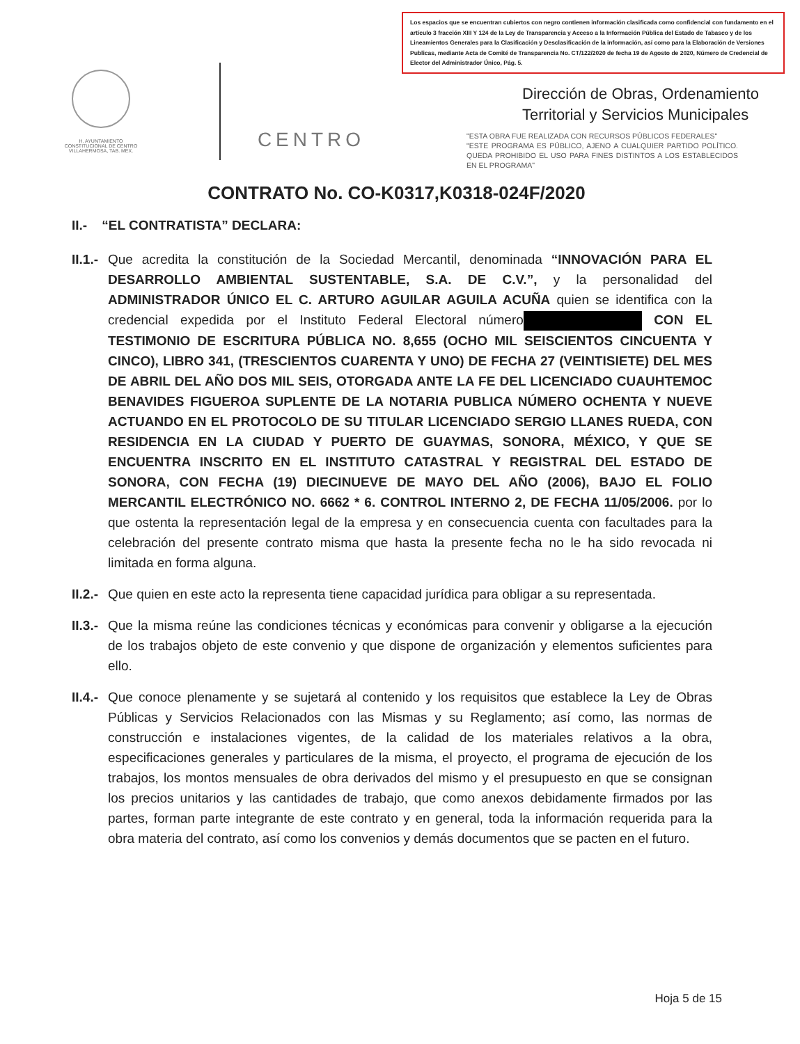Los espacios que se encuentran cubiertos con negro contienen información clasificada como confidencial con fundamento en el artículo 3 fracción XIII Y 124 de la Ley de Transparencia y Acceso a la Información Pública del Estado de Tabasco y de los Lineamientos Generales para la Clasificación y Desclasificación de la información, así como para la Elaboración de Versiones Publicas, mediante Acta de Comité de Transparencia No. CT/122/2020 de fecha 19 de Agosto de 2020, Número de Credencial de Elector del Administrador Único, Pág. 5.
H. AYUNTAMIENTO
CONSTITUCIONAL DE CENTRO
VILLAHERMOSA, TAB. MEX.
CENTRO
Dirección de Obras, Ordenamiento
Territorial y Servicios Municipales
"ESTA OBRA FUE REALIZADA CON RECURSOS PÚBLICOS FEDERALES"
"ESTE PROGRAMA ES PÚBLICO, AJENO A CUALQUIER PARTIDO POLÍTICO. QUEDA PROHIBIDO EL USO PARA FINES DISTINTOS A LOS ESTABLECIDOS EN EL PROGRAMA"
CONTRATO No. CO-K0317,K0318-024F/2020
II.- “EL CONTRATISTA” DECLARA:
II.1.-
Que acredita la constitución de la Sociedad Mercantil, denominada “INNOVACIÓN PARA EL DESARROLLO AMBIENTAL SUSTENTABLE, S.A. DE C.V.”, y la personalidad del ADMINISTRADOR ÚNICO EL C. ARTURO AGUILAR AGUILA ACUÑA quien se identifica con la credencial expedida por el Instituto Federal Electoral número CON EL TESTIMONIO DE ESCRITURA PÚBLICA NO. 8,655 (OCHO MIL SEISCIENTOS CINCUENTA Y CINCO), LIBRO 341, (TRESCIENTOS CUARENTA Y UNO) DE FECHA 27 (VEINTISIETE) DEL MES DE ABRIL DEL AÑO DOS MIL SEIS, OTORGADA ANTE LA FE DEL LICENCIADO CUAUHTEMOC BENAVIDES FIGUEROA SUPLENTE DE LA NOTARIA PUBLICA NÚMERO OCHENTA Y NUEVE ACTUANDO EN EL PROTOCOLO DE SU TITULAR LICENCIADO SERGIO LLANES RUEDA, CON RESIDENCIA EN LA CIUDAD Y PUERTO DE GUAYMAS, SONORA, MÉXICO, Y QUE SE ENCUENTRA INSCRITO EN EL INSTITUTO CATASTRAL Y REGISTRAL DEL ESTADO DE SONORA, CON FECHA (19) DIECINUEVE DE MAYO DEL AÑO (2006), BAJO EL FOLIO MERCANTIL ELECTRÓNICO NO. 6662 * 6. CONTROL INTERNO 2, DE FECHA 11/05/2006. por lo que ostenta la representación legal de la empresa y en consecuencia cuenta con facultades para la celebración del presente contrato misma que hasta la presente fecha no le ha sido revocada ni limitada en forma alguna.
II.2.-
Que quien en este acto la representa tiene capacidad jurídica para obligar a su representada.
II.3.-
Que la misma reúne las condiciones técnicas y económicas para convenir y obligarse a la ejecución de los trabajos objeto de este convenio y que dispone de organización y elementos suficientes para ello.
II.4.-
Que conoce plenamente y se sujetará al contenido y los requisitos que establece la Ley de Obras Públicas y Servicios Relacionados con las Mismas y su Reglamento; así como, las normas de construcción e instalaciones vigentes, de la calidad de los materiales relativos a la obra, especificaciones generales y particulares de la misma, el proyecto, el programa de ejecución de los trabajos, los montos mensuales de obra derivados del mismo y el presupuesto en que se consignan los precios unitarios y las cantidades de trabajo, que como anexos debidamente firmados por las partes, forman parte integrante de este contrato y en general, toda la información requerida para la obra materia del contrato, así como los convenios y demás documentos que se pacten en el futuro.
Hoja 5 de 15